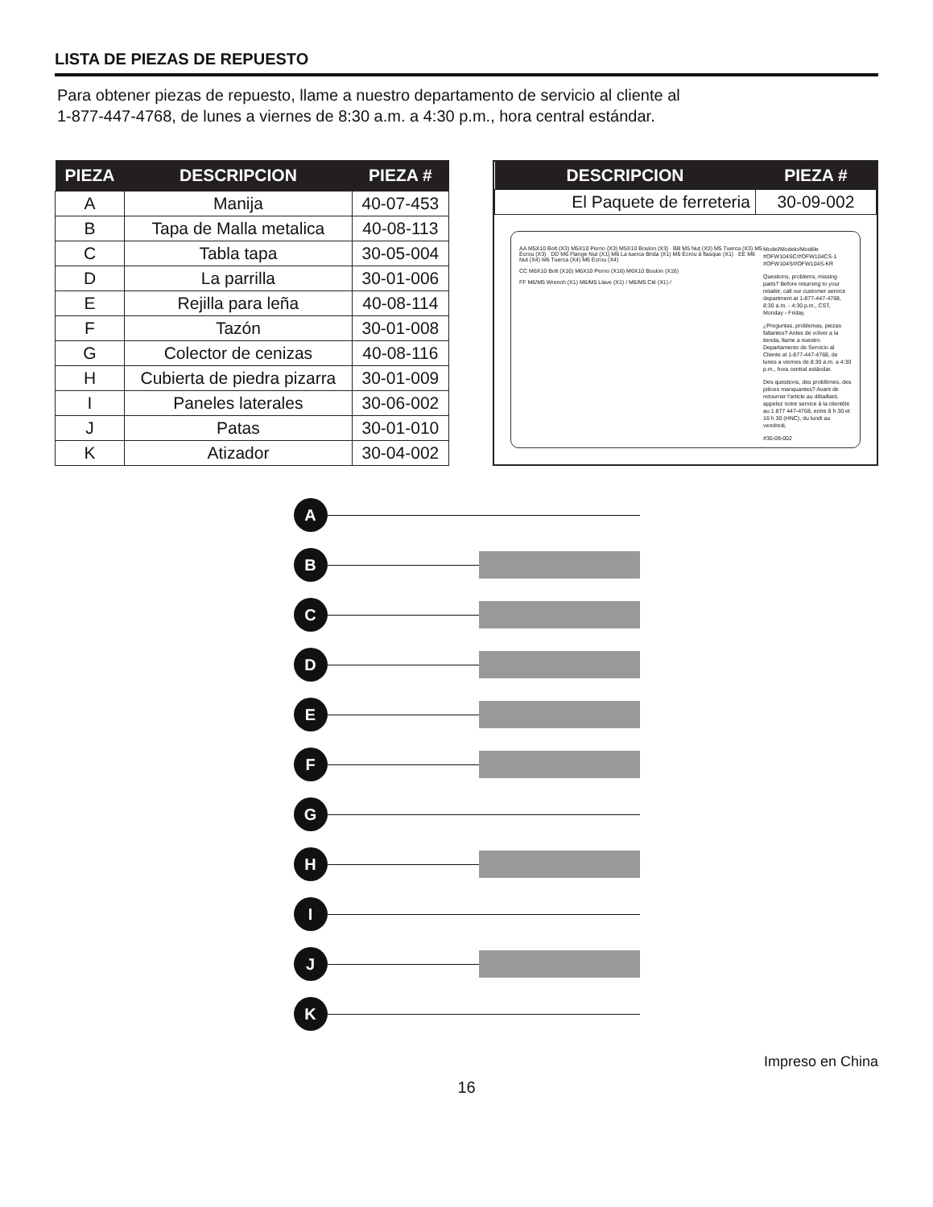LISTA DE PIEZAS DE REPUESTO
Para obtener piezas de repuesto, llame a nuestro departamento de servicio al cliente al
1-877-447-4768, de lunes a viernes de 8:30 a.m. a 4:30 p.m., hora central estándar.
| PIEZA | DESCRIPCION | PIEZA # |
| --- | --- | --- |
| A | Manija | 40-07-453 |
| B | Tapa de Malla metalica | 40-08-113 |
| C | Tabla tapa | 30-05-004 |
| D | La parrilla | 30-01-006 |
| E | Rejilla para leña | 40-08-114 |
| F | Tazón | 30-01-008 |
| G | Colector de cenizas | 40-08-116 |
| H | Cubierta de piedra pizarra | 30-01-009 |
| I | Paneles laterales | 30-06-002 |
| J | Patas | 30-01-010 |
| K | Atizador | 30-04-002 |
| DESCRIPCION | PIEZA # |
| --- | --- |
| El Paquete de ferreteria | 30-09-002 |
AA M5X10 Bolt (X3) M5X10 Perno (X3) M5X10 Boulon (X3) BB M5 Nut (X3) M5 Tuerca (X3) M5 Écrou (X3) DD M6 Flange Nut (X1) M6 La tuerca Brida (X1) M6 Écrou à flasque (X1) EE M6 Nut (X4) M6 Tuerca (X4) M6 Écrou (X4)
CC M6X10 Bolt (X16) M6X10 Perno (X16) M6X10 Boulon (X16)
FF M6/M5 Wrench (X1) M6/M5 Llave (X1) / M6/M5 Clé (X1) /
Model/Modelo/Modéle #OFW104SC/#OFW104CS-1 #OFW104S/#OFW104S-KR
Questions, problems, missing parts? Before returning to your retailer, call our customer service department at 1-877-447-4768, 8:30 a.m. - 4:30 p.m., CST, Monday - Friday.
¿Preguntas, problemas, piezas faltantes? Antes de volver a la tienda, llame a nuestro Departamento de Servicio al Cliente al 1-877-447-4768, de lunes a viernes de 8:30 a.m. a 4:30 p.m., hora central estándar.
Des questions, des problèmes, des pièces manquantes? Avant de retourner l'article au détaillant, appelez notre service à la clientèle au 1 877 447-4768, entre 8 h 30 et 16 h 30 (HNC), du lundi au vendredi,
#30-09-002
A
B
C
D
E
F
G
H
I
J
K
Impreso en China
16